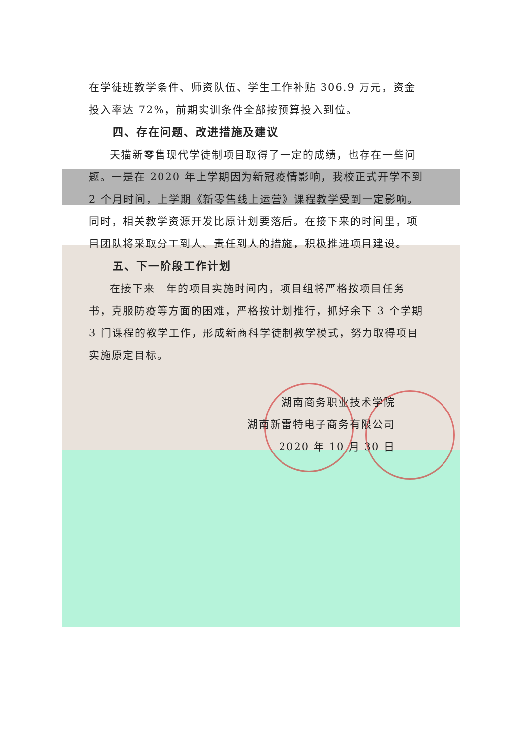在学徒班教学条件、师资队伍、学生工作补贴 306.9 万元，资金投入率达 72%，前期实训条件全部按预算投入到位。
四、存在问题、改进措施及建议
天猫新零售现代学徒制项目取得了一定的成绩，也存在一些问题。一是在 2020 年上学期因为新冠疫情影响，我校正式开学不到 2 个月时间，上学期《新零售线上运营》课程教学受到一定影响。同时，相关教学资源开发比原计划要落后。在接下来的时间里，项目团队将采取分工到人、责任到人的措施，积极推进项目建设。
五、下一阶段工作计划
在接下来一年的项目实施时间内，项目组将严格按项目任务书，克服防疫等方面的困难，严格按计划推行，抓好余下 3 个学期 3 门课程的教学工作，形成新商科学徒制教学模式，努力取得项目实施原定目标。
湖南商务职业技术学院
湖南新雷特电子商务有限公司
2020 年 10 月 30 日